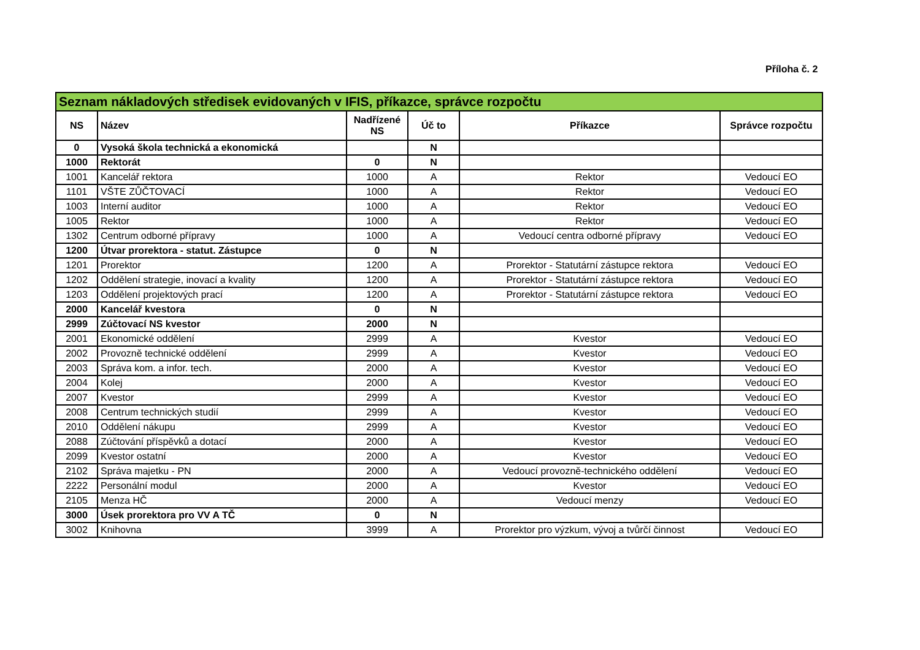Příloha č. 2
| Seznam nákladových středisek evidovaných v IFIS, příkazce, správce rozpočtu | | | | | |
| --- | --- | --- | --- | --- | --- |
| NS | Název | Nadřízené NS | Úč to | Příkazce | Správce rozpočtu |
| 0 | Vysoká škola technická a ekonomická | | N | | |
| 1000 | Rektorát | 0 | N | | |
| 1001 | Kancelář rektora | 1000 | A | Rektor | Vedoucí EO |
| 1101 | VŠTE ZŮČTOVACÍ | 1000 | A | Rektor | Vedoucí EO |
| 1003 | Interní auditor | 1000 | A | Rektor | Vedoucí EO |
| 1005 | Rektor | 1000 | A | Rektor | Vedoucí EO |
| 1302 | Centrum odborné přípravy | 1000 | A | Vedoucí centra odborné přípravy | Vedoucí EO |
| 1200 | Útvar prorektora - statut. Zástupce | 0 | N | | |
| 1201 | Prorektor | 1200 | A | Prorektor - Statutární zástupce rektora | Vedoucí EO |
| 1202 | Oddělení strategie, inovací a kvality | 1200 | A | Prorektor - Statutární zástupce rektora | Vedoucí EO |
| 1203 | Oddělení projektových prací | 1200 | A | Prorektor - Statutární zástupce rektora | Vedoucí EO |
| 2000 | Kancelář kvestora | 0 | N | | |
| 2999 | Zúčtovací NS kvestor | 2000 | N | | |
| 2001 | Ekonomické oddělení | 2999 | A | Kvestor | Vedoucí EO |
| 2002 | Provozně technické oddělení | 2999 | A | Kvestor | Vedoucí EO |
| 2003 | Správa kom. a infor. tech. | 2000 | A | Kvestor | Vedoucí EO |
| 2004 | Kolej | 2000 | A | Kvestor | Vedoucí EO |
| 2007 | Kvestor | 2999 | A | Kvestor | Vedoucí EO |
| 2008 | Centrum technických studií | 2999 | A | Kvestor | Vedoucí EO |
| 2010 | Oddělení nákupu | 2999 | A | Kvestor | Vedoucí EO |
| 2088 | Zúčtování příspěvků a dotací | 2000 | A | Kvestor | Vedoucí EO |
| 2099 | Kvestor ostatní | 2000 | A | Kvestor | Vedoucí EO |
| 2102 | Správa majetku - PN | 2000 | A | Vedoucí provozně-technického oddělení | Vedoucí EO |
| 2222 | Personální modul | 2000 | A | Kvestor | Vedoucí EO |
| 2105 | Menza HČ | 2000 | A | Vedoucí menzy | Vedoucí EO |
| 3000 | Úsek prorektora pro VV A TČ | 0 | N | | |
| 3002 | Knihovna | 3999 | A | Prorektor pro výzkum, vývoj a tvůrčí činnost | Vedoucí EO |